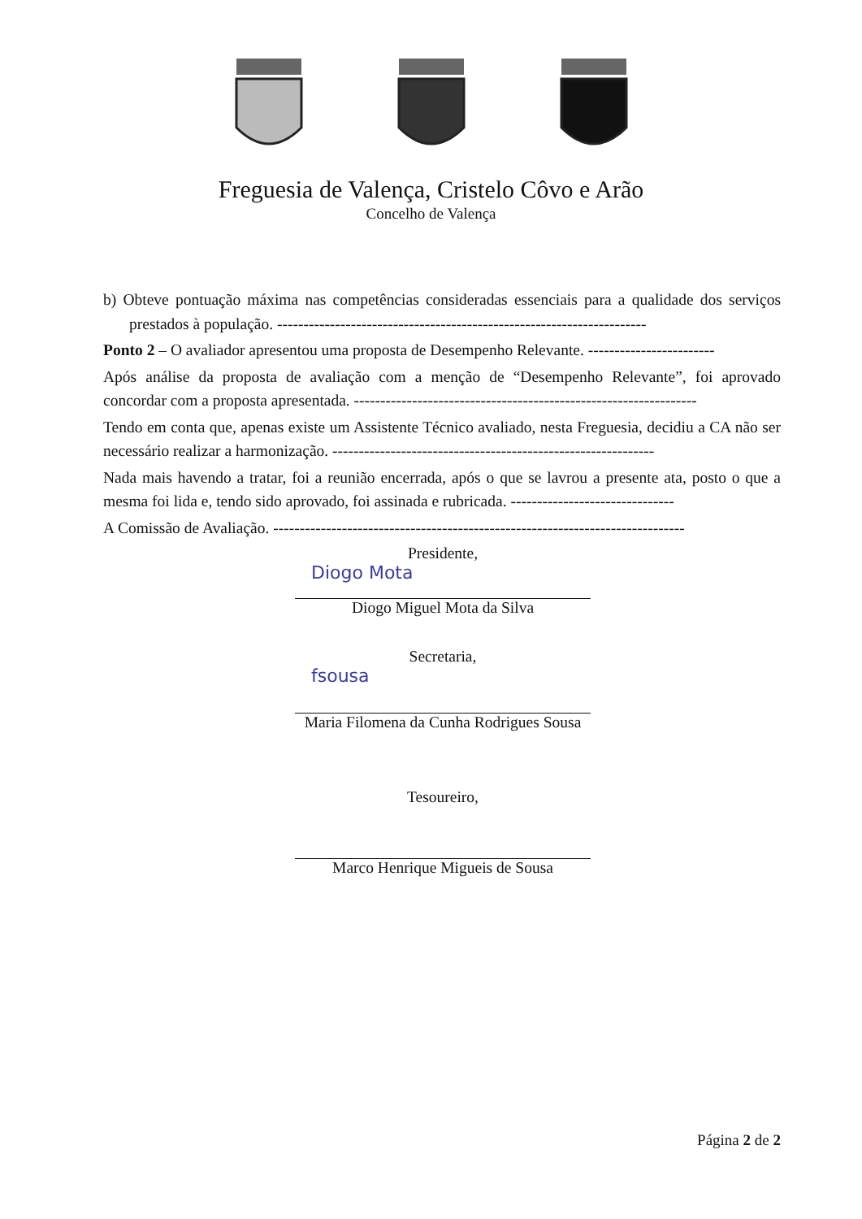Freguesia de Valença, Cristelo Côvo e Arão
Concelho de Valença
b) Obteve pontuação máxima nas competências consideradas essenciais para a qualidade dos serviços prestados à população. ----------------------------------------------------------------------
Ponto 2 – O avaliador apresentou uma proposta de Desempenho Relevante. ------------------------
Após análise da proposta de avaliação com a menção de “Desempenho Relevante”, foi aprovado concordar com a proposta apresentada. -----------------------------------------------------------------
Tendo em conta que, apenas existe um Assistente Técnico avaliado, nesta Freguesia, decidiu a CA não ser necessário realizar a harmonização. -------------------------------------------------------------
Nada mais havendo a tratar, foi a reunião encerrada, após o que se lavrou a presente ata, posto o que a mesma foi lida e, tendo sido aprovado, foi assinada e rubricada. -------------------------------
A Comissão de Avaliação. ------------------------------------------------------------------------------
Presidente,
Diogo Mota
Diogo Miguel Mota da Silva
Secretaria,
fsousa
Maria Filomena da Cunha Rodrigues Sousa
Tesoureiro,
Marco Henrique Migueis de Sousa
Página 2 de 2